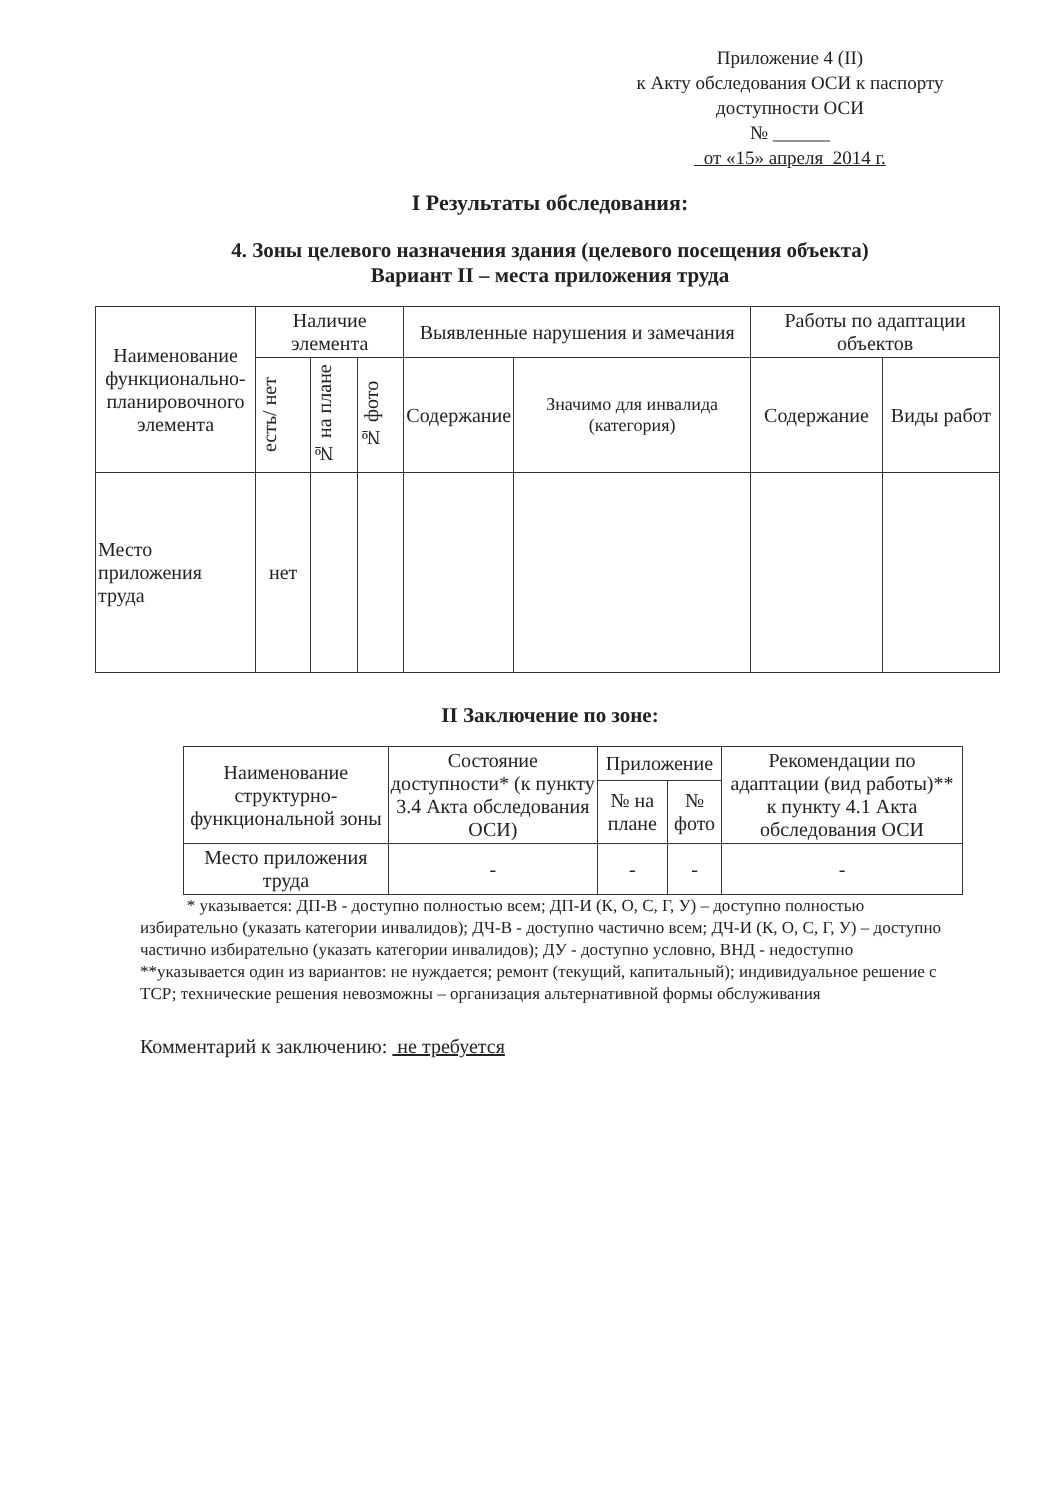Приложение 4 (II)
к Акту обследования ОСИ к паспорту
доступности ОСИ
№ ______
от «15» апреля 2014 г.
I Результаты обследования:
4. Зоны целевого назначения здания (целевого посещения объекта)
Вариант II – места приложения труда
| Наименование функционально-планировочного элемента | Наличие элемента | | | Выявленные нарушения и замечания | | Работы по адаптации объектов | |
| --- | --- | --- | --- | --- | --- | --- | --- |
| | есть/ нет | № на плане | № фото | Содержание | Значимо для инвалида (категория) | Содержание | Виды работ |
| Место приложения труда | нет | | | | | | |
II Заключение по зоне:
| Наименование структурно-функциональной зоны | Состояние доступности* (к пункту 3.4 Акта обследования ОСИ) | Приложение | | Рекомендации по адаптации (вид работы)** к пункту 4.1 Акта обследования ОСИ |
| --- | --- | --- | --- | --- |
| | | № на плане | № фото | |
| Место приложения труда | - | - | - | - |
* указывается: ДП-В - доступно полностью всем; ДП-И (К, О, С, Г, У) – доступно полностью избирательно (указать категории инвалидов); ДЧ-В - доступно частично всем; ДЧ-И (К, О, С, Г, У) – доступно частично избирательно (указать категории инвалидов); ДУ - доступно условно, ВНД - недоступно
**указывается один из вариантов: не нуждается; ремонт (текущий, капитальный); индивидуальное решение с ТСР; технические решения невозможны – организация альтернативной формы обслуживания
Комментарий к заключению: не требуется